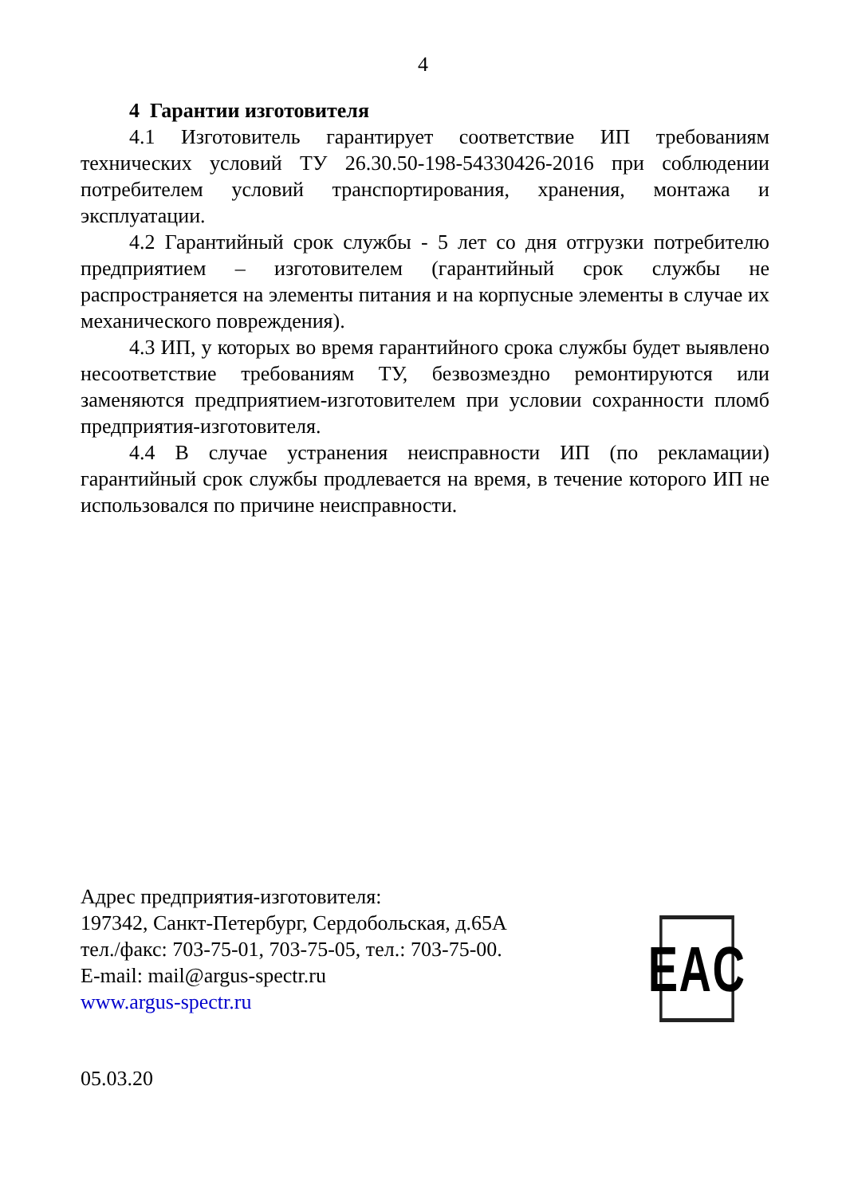4
4 Гарантии изготовителя
4.1 Изготовитель гарантирует соответствие ИП требованиям технических условий ТУ 26.30.50-198-54330426-2016 при соблюдении потребителем условий транспортирования, хранения, монтажа и эксплуатации.
4.2 Гарантийный срок службы - 5 лет со дня отгрузки потребителю предприятием – изготовителем (гарантийный срок службы не распространяется на элементы питания и на корпусные элементы в случае их механического повреждения).
4.3 ИП, у которых во время гарантийного срока службы будет выявлено несоответствие требованиям ТУ, безвозмездно ремонтируются или заменяются предприятием-изготовителем при условии сохранности пломб предприятия-изготовителя.
4.4 В случае устранения неисправности ИП (по рекламации) гарантийный срок службы продлевается на время, в течение которого ИП не использовался по причине неисправности.
Адрес предприятия-изготовителя:
197342, Санкт-Петербург, Сердобольская, д.65А
тел./факс: 703-75-01, 703-75-05, тел.: 703-75-00.
E-mail: mail@argus-spectr.ru
www.argus-spectr.ru
EAC
05.03.20